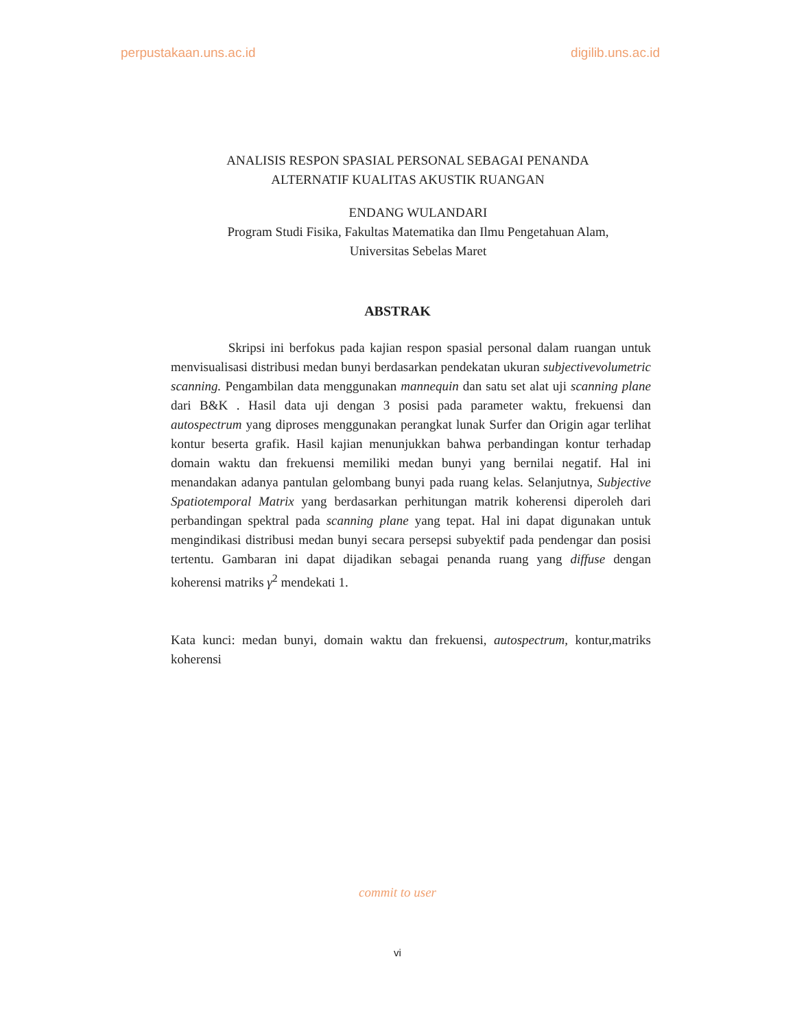perpustakaan.uns.ac.id digilib.uns.ac.id
ANALISIS RESPON SPASIAL PERSONAL SEBAGAI PENANDA
ALTERNATIF KUALITAS AKUSTIK RUANGAN
ENDANG WULANDARI
Program Studi Fisika, Fakultas Matematika dan Ilmu Pengetahuan Alam,
Universitas Sebelas Maret
ABSTRAK
Skripsi ini berfokus pada kajian respon spasial personal dalam ruangan untuk menvisualisasi distribusi medan bunyi berdasarkan pendekatan ukuran subjectivevolumetric scanning. Pengambilan data menggunakan mannequin dan satu set alat uji scanning plane dari B&K . Hasil data uji dengan 3 posisi pada parameter waktu, frekuensi dan autospectrum yang diproses menggunakan perangkat lunak Surfer dan Origin agar terlihat kontur beserta grafik. Hasil kajian menunjukkan bahwa perbandingan kontur terhadap domain waktu dan frekuensi memiliki medan bunyi yang bernilai negatif. Hal ini menandakan adanya pantulan gelombang bunyi pada ruang kelas. Selanjutnya, Subjective Spatiotemporal Matrix yang berdasarkan perhitungan matrik koherensi diperoleh dari perbandingan spektral pada scanning plane yang tepat. Hal ini dapat digunakan untuk mengindikasi distribusi medan bunyi secara persepsi subyektif pada pendengar dan posisi tertentu. Gambaran ini dapat dijadikan sebagai penanda ruang yang diffuse dengan koherensi matriks γ<sup>2</sup> mendekati 1.
Kata kunci: medan bunyi, domain waktu dan frekuensi, autospectrum, kontur,matriks koherensi
commit to user
vi